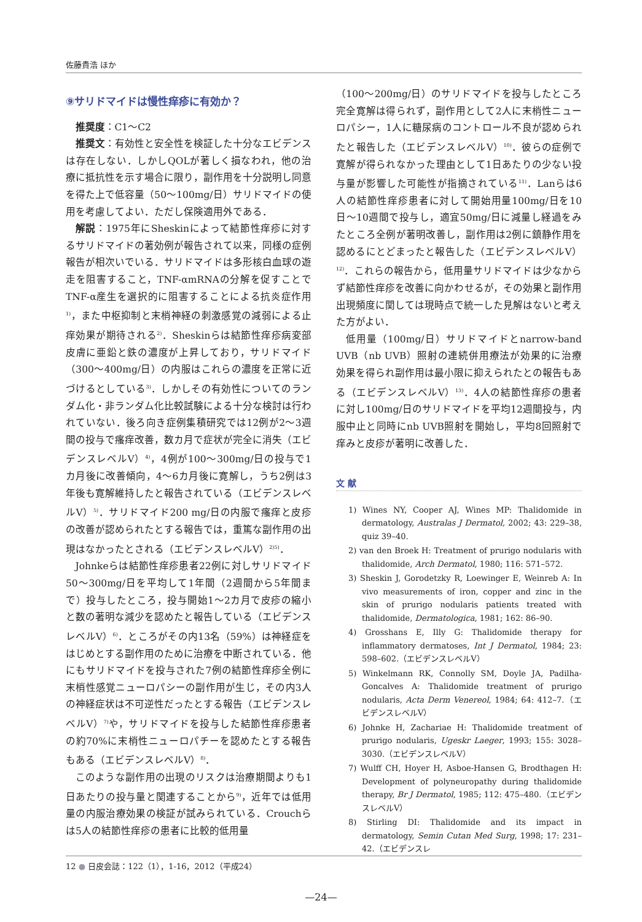佐藤貴浩 ほか
⑨サリドマイドは慢性痒疹に有効か？
推奨度：C1〜C2
推奨文：有効性と安全性を検証した十分なエビデンスは存在しない．しかしQOLが著しく損なわれ，他の治療に抵抗性を示す場合に限り，副作用を十分説明し同意を得た上で低容量（50〜100mg/日）サリドマイドの使用を考慮してよい．ただし保険適用外である．
解説：1975年にSheskinによって結節性痒疹に対するサリドマイドの著効例が報告されて以来，同様の症例報告が相次いでいる．サリドマイドは多形核白血球の遊走を阻害すること，TNF-αmRNAの分解を促すことでTNF-α産生を選択的に阻害することによる抗炎症作用<sup>1)</sup>，また中枢抑制と末梢神経の刺激感覚の減弱による止痒効果が期待される<sup>2)</sup>．Sheskinらは結節性痒疹病変部皮膚に亜鉛と鉄の濃度が上昇しており，サリドマイド（300〜400mg/日）の内服はこれらの濃度を正常に近づけるとしている<sup>3)</sup>．しかしその有効性についてのランダム化・非ランダム化比較試験による十分な検討は行われていない．後ろ向き症例集積研究では12例が2〜3週間の投与で瘙痒改善，数カ月で症状が完全に消失（エビデンスレベルV）<sup>4)</sup>，4例が100〜300mg/日の投与で1カ月後に改善傾向，4〜6カ月後に寛解し，うち2例は3年後も寛解維持したと報告されている（エビデンスレベルV）<sup>5)</sup>．サリドマイド200 mg/日の内服で瘙痒と皮疹の改善が認められたとする報告では，重篤な副作用の出現はなかったとされる（エビデンスレベルV）<sup>2)5)</sup>．
Johnkeらは結節性痒疹患者22例に対しサリドマイド50〜300mg/日を平均して1年間（2週間から5年間まで）投与したところ，投与開始1〜2カ月で皮疹の縮小と数の著明な減少を認めたと報告している（エビデンスレベルV）<sup>6)</sup>．ところがその内13名（59%）は神経症をはじめとする副作用のために治療を中断されている．他にもサリドマイドを投与された7例の結節性痒疹全例に末梢性感覚ニューロパシーの副作用が生じ，その内3人の神経症状は不可逆性だったとする報告（エビデンスレベルV）<sup>7)</sup>や，サリドマイドを投与した結節性痒疹患者の約70%に末梢性ニューロパチーを認めたとする報告もある（エビデンスレベルV）<sup>8)</sup>．
このような副作用の出現のリスクは治療期間よりも1日あたりの投与量と関連することから<sup>9)</sup>，近年では低用量の内服治療効果の検証が試みられている．Crouchらは5人の結節性痒疹の患者に比較的低用量
（100〜200mg/日）のサリドマイドを投与したところ完全寛解は得られず，副作用として2人に末梢性ニューロパシー，1人に糖尿病のコントロール不良が認められたと報告した（エビデンスレベルV）<sup>10)</sup>．彼らの症例で寛解が得られなかった理由として1日あたりの少ない投与量が影響した可能性が指摘されている<sup>11)</sup>．Lanらは6人の結節性痒疹患者に対して開始用量100mg/日を10日〜10週間で投与し，適宜50mg/日に減量し経過をみたところ全例が著明改善し，副作用は2例に鎮静作用を認めるにとどまったと報告した（エビデンスレベルV）<sup>12)</sup>．これらの報告から，低用量サリドマイドは少なからず結節性痒疹を改善に向かわせるが，その効果と副作用出現頻度に関しては現時点で統一した見解はないと考えた方がよい．
低用量（100mg/日）サリドマイドとnarrow-band UVB（nb UVB）照射の連続併用療法が効果的に治療効果を得られ副作用は最小限に抑えられたとの報告もある（エビデンスレベルV）<sup>13)</sup>．4人の結節性痒疹の患者に対し100mg/日のサリドマイドを平均12週間投与，内服中止と同時にnb UVB照射を開始し，平均8回照射で痒みと皮疹が著明に改善した．
文 献
1) Wines NY, Cooper AJ, Wines MP: Thalidomide in dermatology, Australas J Dermatol, 2002; 43: 229–38, quiz 39–40.
2) van den Broek H: Treatment of prurigo nodularis with thalidomide, Arch Dermatol, 1980; 116: 571–572.
3) Sheskin J, Gorodetzky R, Loewinger E, Weinreb A: In vivo measurements of iron, copper and zinc in the skin of prurigo nodularis patients treated with thalidomide, Dermatologica, 1981; 162: 86–90.
4) Grosshans E, Illy G: Thalidomide therapy for inflammatory dermatoses, Int J Dermatol, 1984; 23: 598–602.（エビデンスレベルV）
5) Winkelmann RK, Connolly SM, Doyle JA, Padilha-Goncalves A: Thalidomide treatment of prurigo nodularis, Acta Derm Venereol, 1984; 64: 412–7.（エビデンスレベルV）
6) Johnke H, Zachariae H: Thalidomide treatment of prurigo nodularis, Ugeskr Laeger, 1993; 155: 3028–3030.（エビデンスレベルV）
7) Wulff CH, Hoyer H, Asboe-Hansen G, Brodthagen H: Development of polyneuropathy during thalidomide therapy, Br J Dermatol, 1985; 112: 475–480.（エビデンスレベルV）
8) Stirling DI: Thalidomide and its impact in dermatology, Semin Cutan Med Surg, 1998; 17: 231–42.（エビデンスレ
12 ● 日皮会誌：122（1），1-16，2012（平成24）
—24—